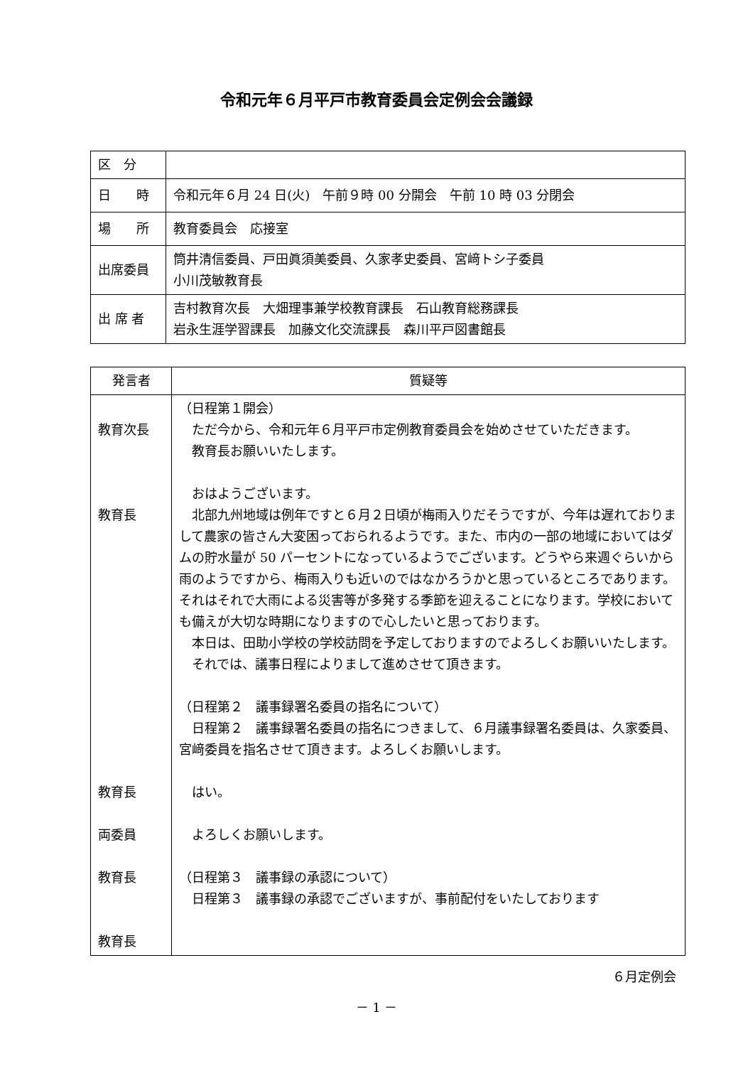令和元年６月平戸市教育委員会定例会会議録
| 区 分 | |
| 日 時 | 令和元年６月 24 日(火) 午前９時 00 分開会 午前 10 時 03 分閉会 |
| 場 所 | 教育委員会 応接室 |
| 出席委員 | 筒井清信委員、戸田眞須美委員、久家孝史委員、宮﨑トシ子委員 小川茂敏教育長 |
| 出 席 者 | 吉村教育次長 大畑理事兼学校教育課長 石山教育総務課長 岩永生涯学習課長 加藤文化交流課長 森川平戸図書館長 |
| 発言者 | 質疑等 |
| --- | --- |
| 教育次長 教育長 教育長 両委員 教育長 教育長 | （日程第１開会） ただ今から、令和元年６月平戸市定例教育委員会を始めさせていただきます。 教育長お願いいたします。 おはようございます。 北部九州地域は例年ですと６月２日頃が梅雨入りだそうですが、今年は遅れておりまして農家の皆さん大変困っておられるようです。また、市内の一部の地域においてはダムの貯水量が 50 パーセントになっているようでございます。どうやら来週ぐらいから雨のようですから、梅雨入りも近いのではなかろうかと思っているところであります。それはそれで大雨による災害等が多発する季節を迎えることになります。学校においても備えが大切な時期になりますので心したいと思っております。 本日は、田助小学校の学校訪問を予定しておりますのでよろしくお願いいたします。 それでは、議事日程によりまして進めさせて頂きます。 （日程第２ 議事録署名委員の指名について） 日程第２ 議事録署名委員の指名につきまして、６月議事録署名委員は、久家委員、宮﨑委員を指名させて頂きます。よろしくお願いします。 はい。 よろしくお願いします。 （日程第３ 議事録の承認について） 日程第３ 議事録の承認でございますが、事前配付をいたしております |
６月定例会
－ 1 －